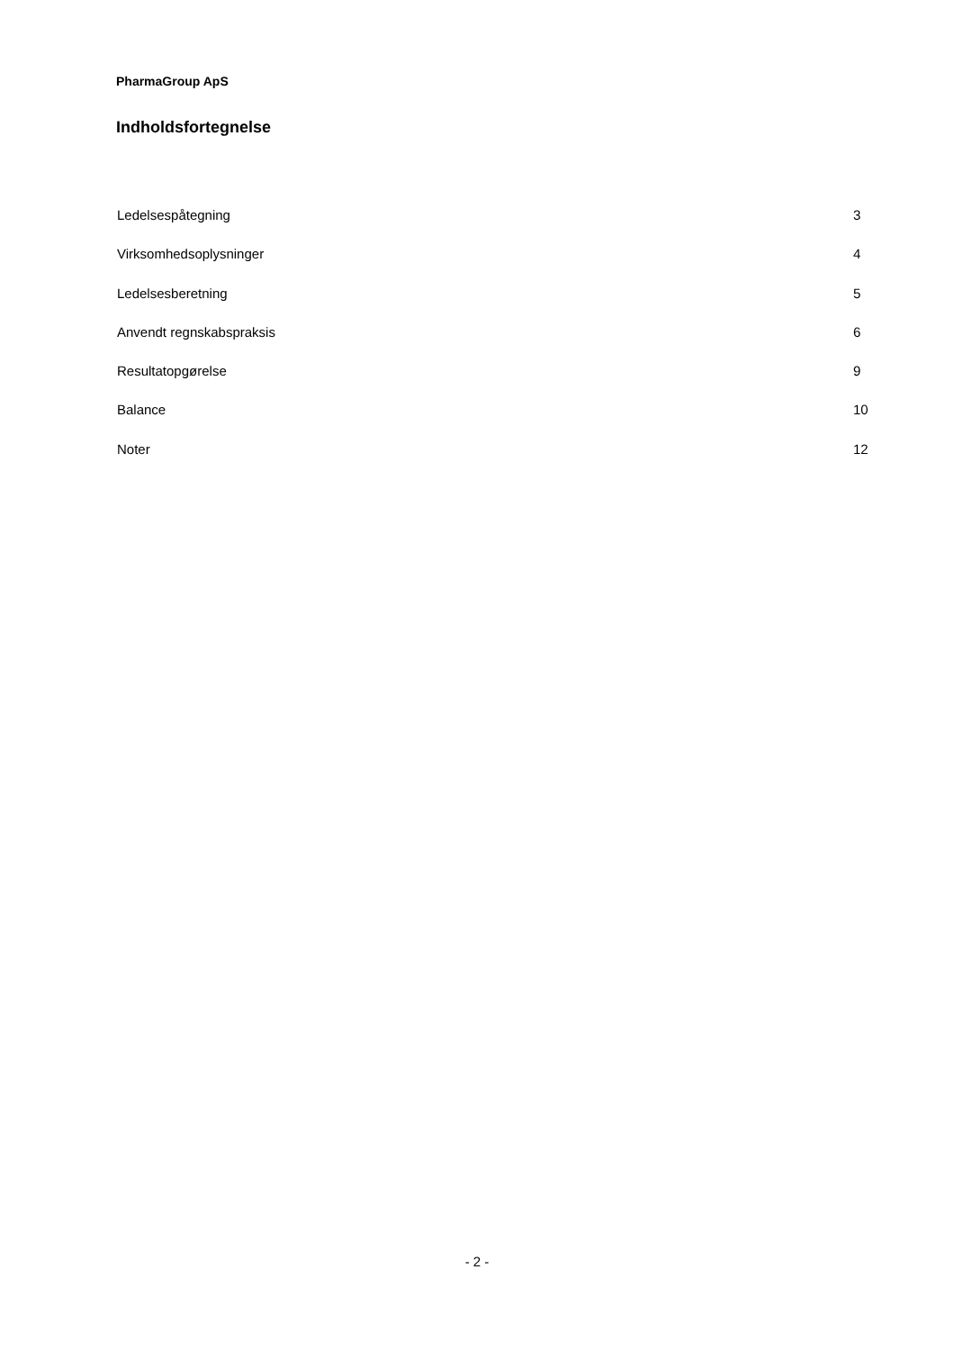PharmaGroup ApS
Indholdsfortegnelse
Ledelsespåtegning 3
Virksomhedsoplysninger 4
Ledelsesberetning 5
Anvendt regnskabspraksis 6
Resultatopgørelse 9
Balance 10
Noter 12
- 2 -